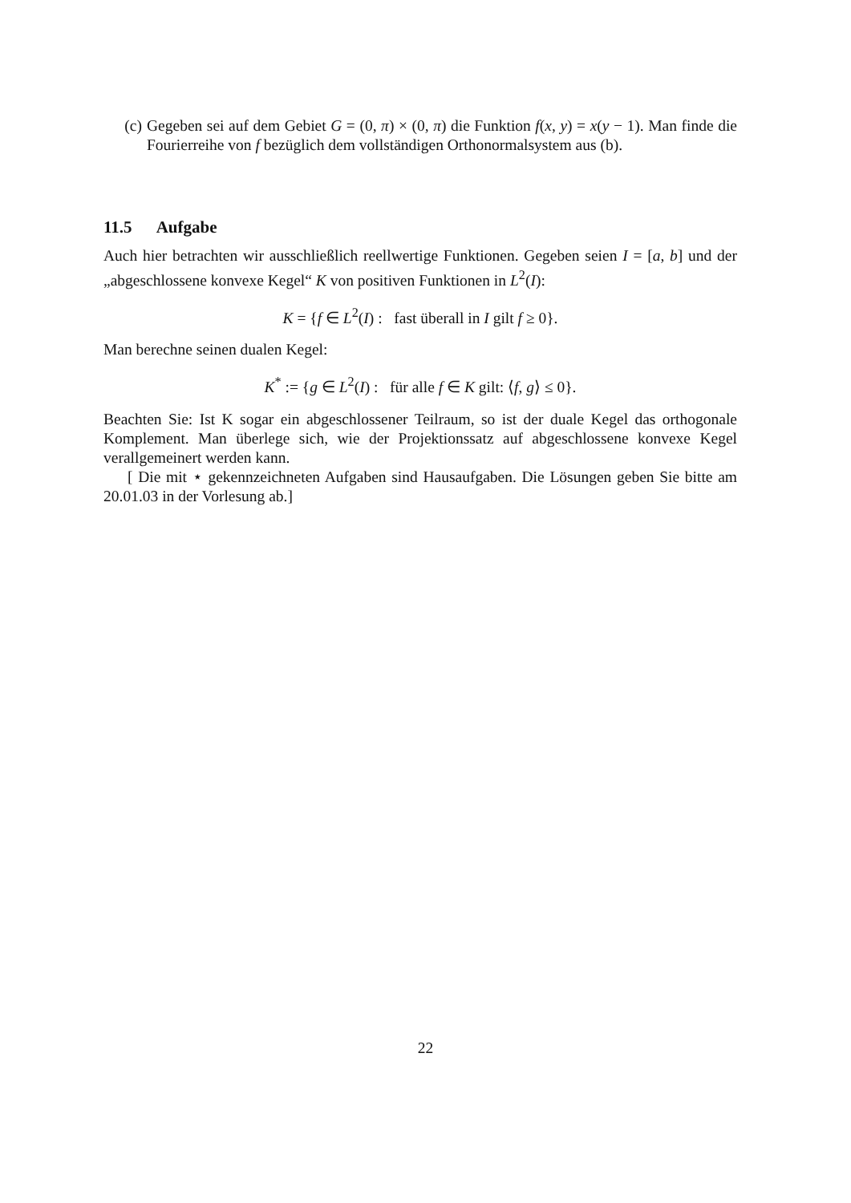(c) Gegeben sei auf dem Gebiet G = (0, π) × (0, π) die Funktion f(x, y) = x(y − 1). Man finde die Fourierreihe von f bezüglich dem vollständigen Orthonormalsystem aus (b).
11.5 Aufgabe
Auch hier betrachten wir ausschließlich reellwertige Funktionen. Gegeben seien I = [a, b] und der „abgeschlossene konvexe Kegel“ K von positiven Funktionen in L<sup>2</sup>(I):
K = {f ∈ L<sup>2</sup>(I) : fast überall in I gilt f ≥ 0}.
Man berechne seinen dualen Kegel:
K<sup>*</sup> := {g ∈ L<sup>2</sup>(I) : für alle f ∈ K gilt: ⟨f, g⟩ ≤ 0}.
Beachten Sie: Ist K sogar ein abgeschlossener Teilraum, so ist der duale Kegel das orthogonale Komplement. Man überlege sich, wie der Projektionssatz auf abgeschlossene konvexe Kegel verallgemeinert werden kann.
[ Die mit ⋆ gekennzeichneten Aufgaben sind Hausaufgaben. Die Lösungen geben Sie bitte am 20.01.03 in der Vorlesung ab.]
22